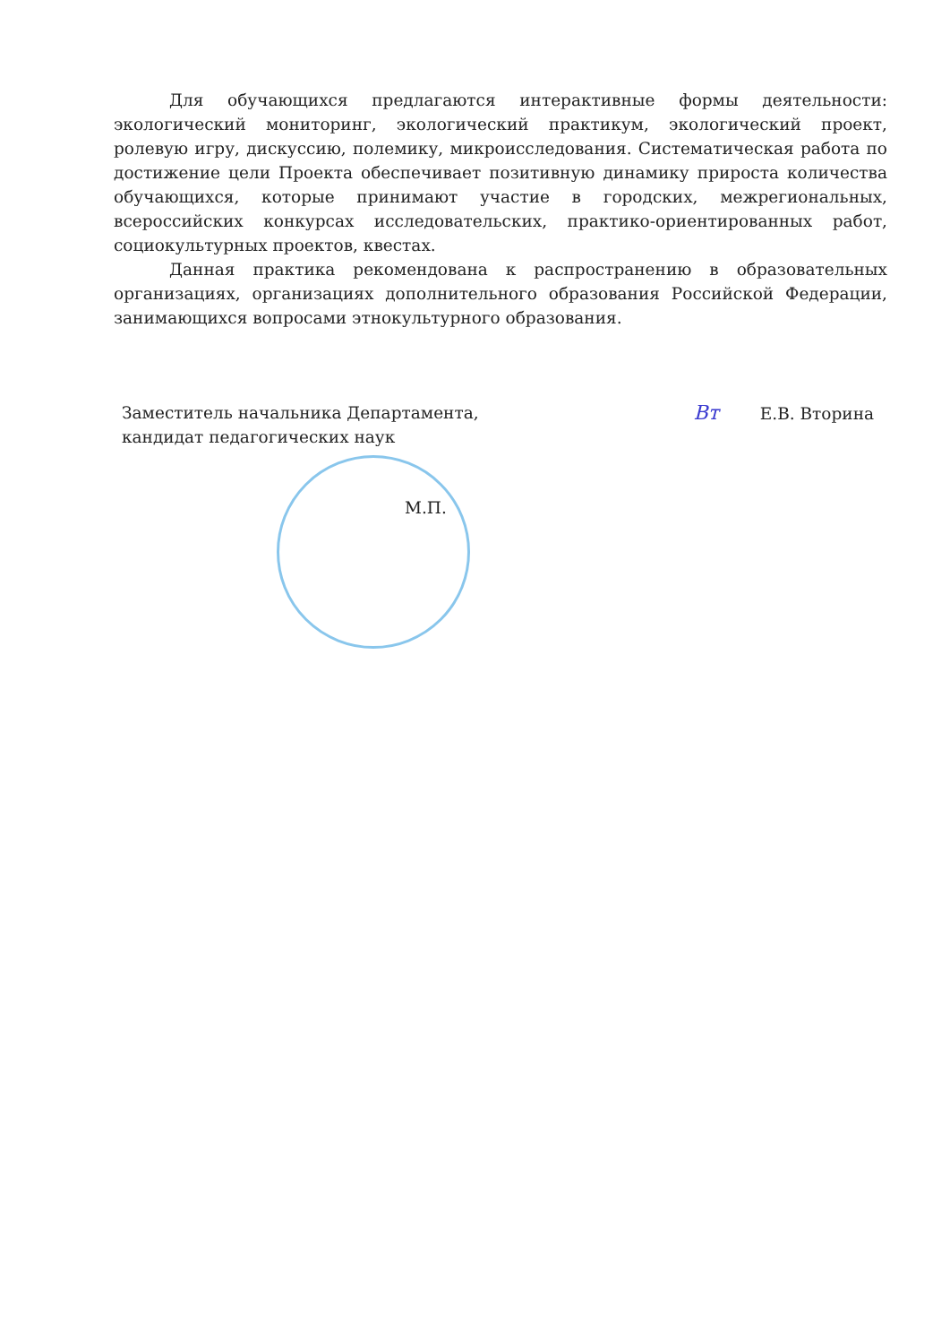Для обучающихся предлагаются интерактивные формы деятельности: экологический мониторинг, экологический практикум, экологический проект, ролевую игру, дискуссию, полемику, микроисследования. Систематическая работа по достижение цели Проекта обеспечивает позитивную динамику прироста количества обучающихся, которые принимают участие в городских, межрегиональных, всероссийских конкурсах исследовательских, практико-ориентированных работ, социокультурных проектов, квестах.
Данная практика рекомендована к распространению в образовательных организациях, организациях дополнительного образования Российской Федерации, занимающихся вопросами этнокультурного образования.
Заместитель начальника Департамента,
кандидат педагогических наук
Вт Е.В. Вторина
М.П.